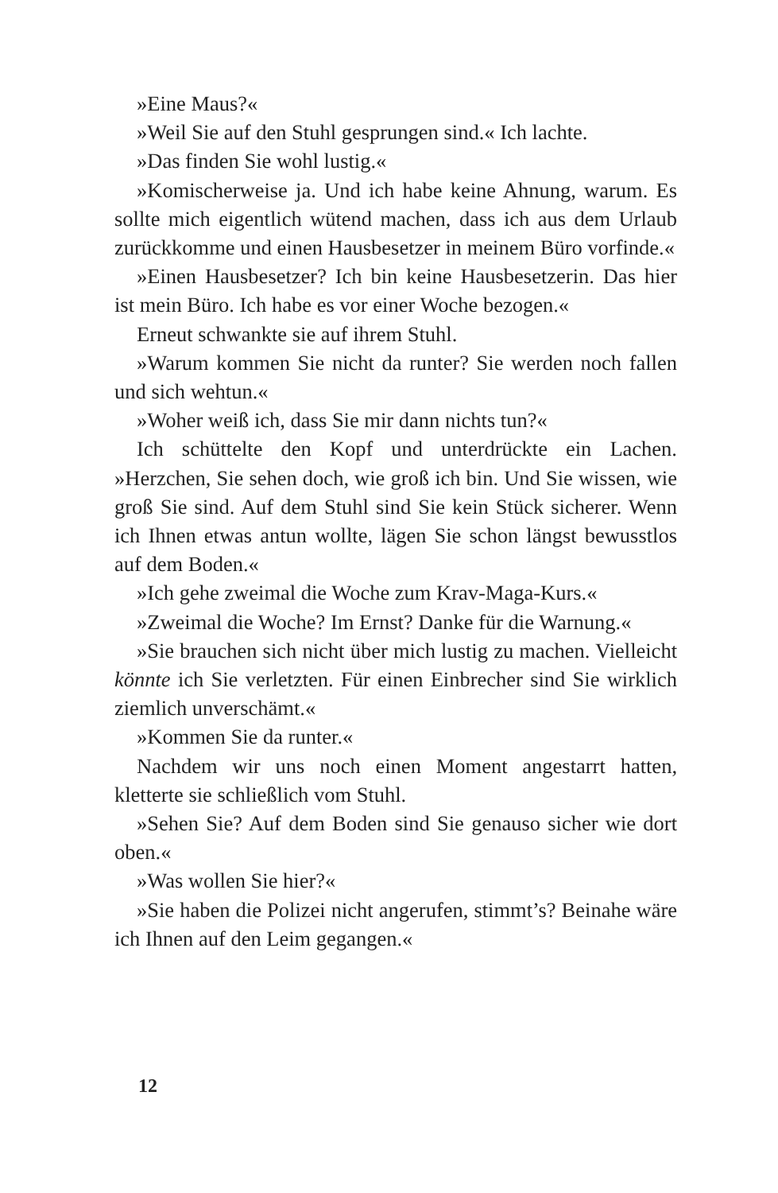»Eine Maus?«
»Weil Sie auf den Stuhl gesprungen sind.« Ich lachte.
»Das finden Sie wohl lustig.«
»Komischerweise ja. Und ich habe keine Ahnung, warum. Es sollte mich eigentlich wütend machen, dass ich aus dem Urlaub zurückkomme und einen Hausbesetzer in meinem Büro vorfinde.«
»Einen Hausbesetzer? Ich bin keine Hausbesetzerin. Das hier ist mein Büro. Ich habe es vor einer Woche bezogen.«
Erneut schwankte sie auf ihrem Stuhl.
»Warum kommen Sie nicht da runter? Sie werden noch fallen und sich wehtun.«
»Woher weiß ich, dass Sie mir dann nichts tun?«
Ich schüttelte den Kopf und unterdrückte ein Lachen. »Herzchen, Sie sehen doch, wie groß ich bin. Und Sie wissen, wie groß Sie sind. Auf dem Stuhl sind Sie kein Stück sicherer. Wenn ich Ihnen etwas antun wollte, lägen Sie schon längst bewusstlos auf dem Boden.«
»Ich gehe zweimal die Woche zum Krav-Maga-Kurs.«
»Zweimal die Woche? Im Ernst? Danke für die Warnung.«
»Sie brauchen sich nicht über mich lustig zu machen. Vielleicht könnte ich Sie verletzten. Für einen Einbrecher sind Sie wirklich ziemlich unverschämt.«
»Kommen Sie da runter.«
Nachdem wir uns noch einen Moment angestarrt hatten, kletterte sie schließlich vom Stuhl.
»Sehen Sie? Auf dem Boden sind Sie genauso sicher wie dort oben.«
»Was wollen Sie hier?«
»Sie haben die Polizei nicht angerufen, stimmt’s? Beinahe wäre ich Ihnen auf den Leim gegangen.«
12